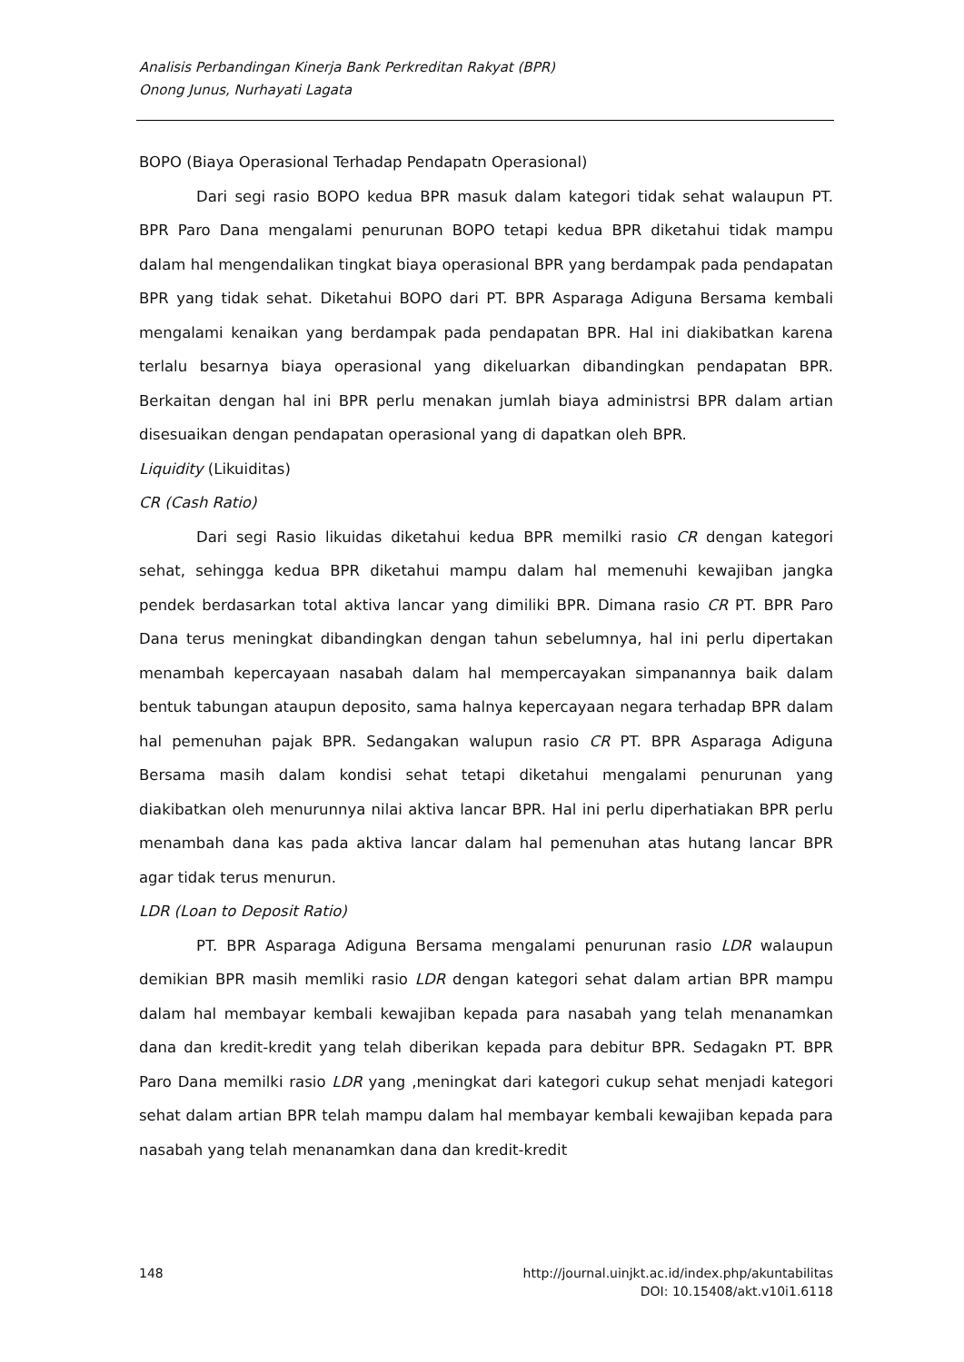Analisis Perbandingan Kinerja Bank Perkreditan Rakyat (BPR)
Onong Junus, Nurhayati Lagata
BOPO (Biaya Operasional Terhadap Pendapatn Operasional)
Dari segi rasio BOPO kedua BPR masuk dalam kategori tidak sehat walaupun PT. BPR Paro Dana mengalami penurunan BOPO tetapi kedua BPR diketahui tidak mampu dalam hal mengendalikan tingkat biaya operasional BPR yang berdampak pada pendapatan BPR yang tidak sehat. Diketahui BOPO dari PT. BPR Asparaga Adiguna Bersama kembali mengalami kenaikan yang berdampak pada pendapatan BPR. Hal ini diakibatkan karena terlalu besarnya biaya operasional yang dikeluarkan dibandingkan pendapatan BPR. Berkaitan dengan hal ini BPR perlu menakan jumlah biaya administrsi BPR dalam artian disesuaikan dengan pendapatan operasional yang di dapatkan oleh BPR.
Liquidity (Likuiditas)
CR (Cash Ratio)
Dari segi Rasio likuidas diketahui kedua BPR memilki rasio CR dengan kategori sehat, sehingga kedua BPR diketahui mampu dalam hal memenuhi kewajiban jangka pendek berdasarkan total aktiva lancar yang dimiliki BPR. Dimana rasio CR PT. BPR Paro Dana terus meningkat dibandingkan dengan tahun sebelumnya, hal ini perlu dipertakan menambah kepercayaan nasabah dalam hal mempercayakan simpanannya baik dalam bentuk tabungan ataupun deposito, sama halnya kepercayaan negara terhadap BPR dalam hal pemenuhan pajak BPR. Sedangakan walupun rasio CR PT. BPR Asparaga Adiguna Bersama masih dalam kondisi sehat tetapi diketahui mengalami penurunan yang diakibatkan oleh menurunnya nilai aktiva lancar BPR. Hal ini perlu diperhatiakan BPR perlu menambah dana kas pada aktiva lancar dalam hal pemenuhan atas hutang lancar BPR agar tidak terus menurun.
LDR (Loan to Deposit Ratio)
PT. BPR Asparaga Adiguna Bersama mengalami penurunan rasio LDR walaupun demikian BPR masih memliki rasio LDR dengan kategori sehat dalam artian BPR mampu dalam hal membayar kembali kewajiban kepada para nasabah yang telah menanamkan dana dan kredit-kredit yang telah diberikan kepada para debitur BPR. Sedagakn PT. BPR Paro Dana memilki rasio LDR yang ,meningkat dari kategori cukup sehat menjadi kategori sehat dalam artian BPR telah mampu dalam hal membayar kembali kewajiban kepada para nasabah yang telah menanamkan dana dan kredit-kredit
148 http://journal.uinjkt.ac.id/index.php/akuntabilitas
DOI: 10.15408/akt.v10i1.6118